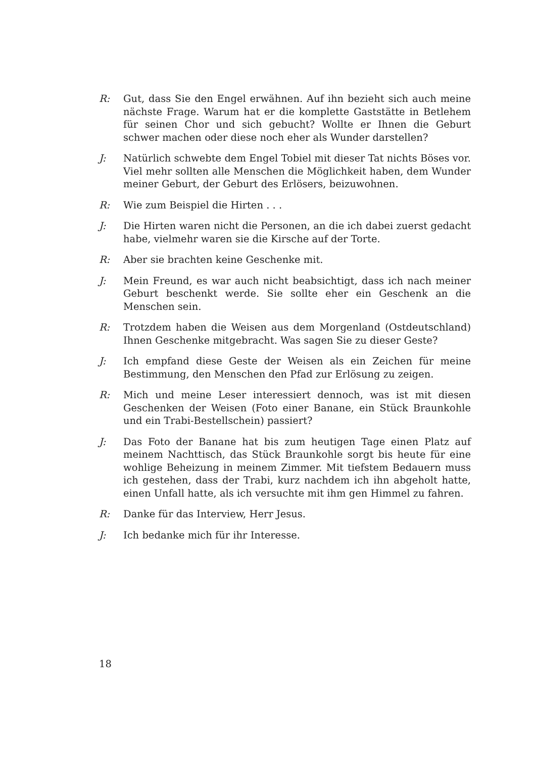R: Gut, dass Sie den Engel erwähnen. Auf ihn bezieht sich auch meine nächste Frage. Warum hat er die komplette Gaststätte in Betlehem für seinen Chor und sich gebucht? Wollte er Ihnen die Geburt schwer machen oder diese noch eher als Wunder darstellen?
J: Natürlich schwebte dem Engel Tobiel mit dieser Tat nichts Böses vor. Viel mehr sollten alle Menschen die Möglichkeit haben, dem Wunder meiner Geburt, der Geburt des Erlösers, beizuwohnen.
R: Wie zum Beispiel die Hirten . . .
J: Die Hirten waren nicht die Personen, an die ich dabei zuerst gedacht habe, vielmehr waren sie die Kirsche auf der Torte.
R: Aber sie brachten keine Geschenke mit.
J: Mein Freund, es war auch nicht beabsichtigt, dass ich nach meiner Geburt beschenkt werde. Sie sollte eher ein Geschenk an die Menschen sein.
R: Trotzdem haben die Weisen aus dem Morgenland (Ostdeutschland) Ihnen Geschenke mitgebracht. Was sagen Sie zu dieser Geste?
J: Ich empfand diese Geste der Weisen als ein Zeichen für meine Bestimmung, den Menschen den Pfad zur Erlösung zu zeigen.
R: Mich und meine Leser interessiert dennoch, was ist mit diesen Geschenken der Weisen (Foto einer Banane, ein Stück Braunkohle und ein Trabi-Bestellschein) passiert?
J: Das Foto der Banane hat bis zum heutigen Tage einen Platz auf meinem Nachttisch, das Stück Braunkohle sorgt bis heute für eine wohlige Beheizung in meinem Zimmer. Mit tiefstem Bedauern muss ich gestehen, dass der Trabi, kurz nachdem ich ihn abgeholt hatte, einen Unfall hatte, als ich versuchte mit ihm gen Himmel zu fahren.
R: Danke für das Interview, Herr Jesus.
J: Ich bedanke mich für ihr Interesse.
18